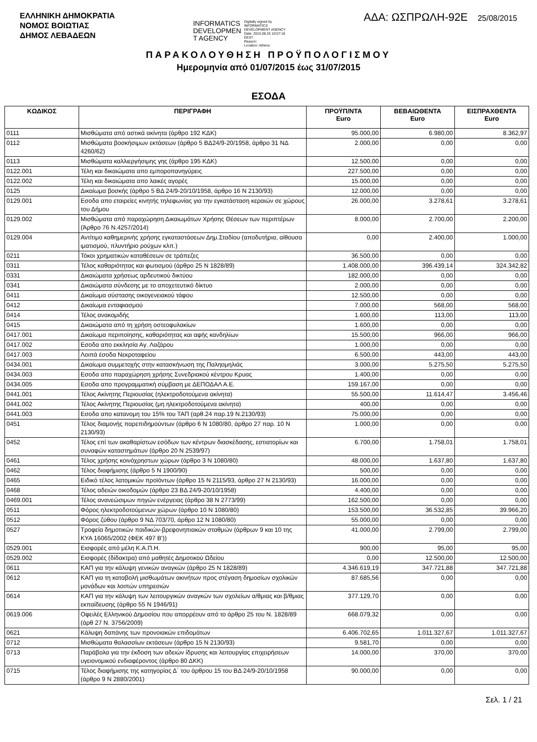ΕΛΛΗΝΙΚΗ ΔΗΜΟΚΡΑΤΙΑ
ΝΟΜΟΣ ΒΟΙΩΤΙΑΣ
ΔΗΜΟΣ ΛΕΒΑΔΕΩΝ
INFORMATICS
DEVELOPMEN
T AGENCY
Digitally signed by
INFORMATICS
DEVELOPMENT AGENCY
Date: 2015.08.25 10:57:18
EEST
Reason:
Location: Athens
ΑΔΑ: ΩΣΠΡΩΛΗ-92Ε 25/08/2015
ΠΑΡΑΚΟΛΟΥΘΗΣΗ ΠΡΟΫΠΟΛΟΓΙΣΜΟΥ
Ημερομηνία από 01/07/2015 έως 31/07/2015
ΕΣΟΔΑ
| ΚΩΔΙΚΟΣ | ΠΕΡΙΓΡΑΦΗ | ΠΡΟΫΠ/ΝΤΑ Euro | ΒΕΒΑΙΩΘΕΝΤΑ Euro | ΕΙΣΠΡΑΧΘΕΝΤΑ Euro |
| --- | --- | --- | --- | --- |
| 0111 | Μισθώματα από αστικά ακίνητα (άρθρο 192 ΚΔΚ) | 95.000,00 | 6.980,00 | 8.362,97 |
| 0112 | Μισθώματα βοσκήσιμων εκτάσεων (άρθρο 5 ΒΔ24/9-20/1958, άρθρο 31 ΝΔ 4260/62) | 2.000,00 | 0,00 | 0,00 |
| 0113 | Μισθώματα καλλιεργήσιμης γης (άρθρο 195 ΚΔΚ) | 12.500,00 | 0,00 | 0,00 |
| 0122.001 | Τέλη και δικαιώματα απο εμποροπανηγύρεις | 227.500,00 | 0,00 | 0,00 |
| 0122.002 | Τέλη και δικαιώματα απο λαικές αγορές | 15.000,00 | 0,00 | 0,00 |
| 0125 | Δικαίωμα βοσκής (άρθρο 5 ΒΔ 24/9-20/10/1958, άρθρο 16 Ν 2130/93) | 12.000,00 | 0,00 | 0,00 |
| 0129.001 | Εσοδα απο εταιρείες κινητής τηλεφωνίας για την εγκατάσταση κεραιών σε χώρους του Δήμου | 26.000,00 | 3.278,61 | 3.278,61 |
| 0129.002 | Μισθώματα από παραχώρηση Δικαιωμάτων Χρήσης Θέσεων των περιπτέρων (Άρθρο 76 Ν.4257/2014) | 8.000,00 | 2.700,00 | 2.200,00 |
| 0129.004 | Αντίτιμο καθημερινής χρήσης εγκαταστάσεων Δημ.Σταδίου (αποδυτήρια, αίθουσα ιματισμού, πλυντήριο ρούχων κλπ.) | 0,00 | 2.400,00 | 1.000,00 |
| 0211 | Τόκοι χρηματικών καταθέσεων σε τράπεζες | 36.500,00 | 0,00 | 0,00 |
| 0311 | Τέλος καθαριότητας και φωτισμού (άρθρο 25 Ν 1828/89) | 1.408.000,00 | 396.439,14 | 324.342,82 |
| 0331 | Δικαιώματα χρήσεως αρδευτικού δικτύου | 182.000,00 | 0,00 | 0,00 |
| 0341 | Δικαιώματα σύνδεσης με το αποχετευτικό δίκτυο | 2.000,00 | 0,00 | 0,00 |
| 0411 | Δικαίωμα σύστασης οικογενειακού τάφου | 12.500,00 | 0,00 | 0,00 |
| 0412 | Δικαίωμα ενταφιασμού | 7.000,00 | 568,00 | 568,00 |
| 0414 | Τέλος ανακομιδής | 1.600,00 | 113,00 | 113,00 |
| 0415 | Δικαιώματα από τη χρήση οστεοφυλακίων | 1.600,00 | 0,00 | 0,00 |
| 0417.001 | Δικαίωμα περιποίησης, καθαριότητας και αφής κανδηλίων | 15.500,00 | 966,00 | 966,00 |
| 0417.002 | Εσοδα απο εκκλησία Αγ. Λαζάρου | 1.000,00 | 0,00 | 0,00 |
| 0417.003 | Λοιπά έσοδα Νεκροταφείου | 6.500,00 | 443,00 | 443,00 |
| 0434.001 | Δικαίωμα συμμετοχής στην κατασκήνωση της Παληομηλιάς | 3.000,00 | 5.275,50 | 5.275,50 |
| 0434.003 | Εσοδα απο παραχώρηση χρήσης Συνεδριακού κέντρου Κρυας | 1.400,00 | 0,00 | 0,00 |
| 0434.005 | Εσοδα απο προγραμματική σύμβαση με ΔΕΠΟΔΑΛ Α.Ε. | 159.167,00 | 0,00 | 0,00 |
| 0441.001 | Τέλος Ακίνητης Περιουσίας (ηλεκτροδοτούμενα ακίνητα) | 55.500,00 | 11.614,47 | 3.456,46 |
| 0441.002 | Τέλος Ακίνητης Περιουσίας (μη ηλεκτροδοτούμενα ακίνητα) | 400,00 | 0,00 | 0,00 |
| 0441.003 | Εσοδα απο κατανομη του 15% του ΤΑΠ (αρθ.24 παρ.19 Ν.2130/93) | 75.000,00 | 0,00 | 0,00 |
| 0451 | Τέλος διαμονής παρεπιδημούντων (άρθρο 6 Ν 1080/80, άρθρο 27 παρ. 10 Ν 2130/93) | 1.000,00 | 0,00 | 0,00 |
| 0452 | Τέλος επί των ακαθαρίστων εσόδων των κέντρων διασκέδασης, εστιατορίων και συναφών καταστημάτων (άρθρο 20 Ν 2539/97) | 6.700,00 | 1.758,01 | 1.758,01 |
| 0461 | Τέλος χρήσης κοινόχρηστων χώρων (άρθρο 3 Ν 1080/80) | 48.000,00 | 1.637,80 | 1.637,80 |
| 0462 | Τέλος διαφήμισης (άρθρο 5 Ν 1900/90) | 500,00 | 0,00 | 0,00 |
| 0465 | Ειδικό τέλος λατομικών προϊόντων (άρθρο 15 Ν 2115/93, άρθρο 27 Ν 2130/93) | 16.000,00 | 0,00 | 0,00 |
| 0468 | Τέλος αδειών οικοδομών (άρθρο 23 ΒΔ 24/9-20/10/1958) | 4.400,00 | 0,00 | 0,00 |
| 0469.001 | Τέλος ανανεώσιμων πηγών ενέργειας (άρθρο 38 Ν 2773/99) | 162.500,00 | 0,00 | 0,00 |
| 0511 | Φόρος ηλεκτροδοτούμενων χώρων (άρθρο 10 Ν 1080/80) | 153.500,00 | 36.532,85 | 39.966,20 |
| 0512 | Φόρος ζύθου (άρθρο 9 ΝΔ 703/70, άρθρο 12 Ν 1080/80) | 55.000,00 | 0,00 | 0,00 |
| 0527 | Τροφεία δημοτικών παιδικών-βρεφονηπιακών σταθμών (άρθρων 9 και 10 της ΚΥΑ 16065/2002 (ΦΕΚ 497 Β')) | 41.000,00 | 2.799,00 | 2.799,00 |
| 0529.001 | Εισφορές από μέλη Κ.Α.Π.Η. | 900,00 | 95,00 | 95,00 |
| 0529.002 | Εισφορές (δίδακτρα) από μαθητές Δημοτικού Ωδείου | 0,00 | 12.500,00 | 12.500,00 |
| 0611 | ΚΑΠ για την κάλυψη γενικών αναγκών (άρθρο 25 Ν 1828/89) | 4.346.619,19 | 347.721,88 | 347.721,88 |
| 0612 | ΚΑΠ για τη καταβολή μισθωμάτων ακινήτων προς στέγαση δημοσίων σχολικών μονάδων και λοιπών υπηρεσιών | 87.685,56 | 0,00 | 0,00 |
| 0614 | ΚΑΠ για την κάλυψη των λειτουργικών αναγκών των σχολείων α/θμιας και β/θμιας εκπαίδευσης (άρθρο 55 Ν 1946/91) | 377.129,70 | 0,00 | 0,00 |
| 0619.006 | Οφειλές Ελληνικού Δημοσίου που απορρέουν από το άρθρο 25 του Ν. 1828/89 (άρθ 27 Ν. 3756/2009) | 668.079,32 | 0,00 | 0,00 |
| 0621 | Κάλυψη δαπάνης των προνοιακών επιδομάτων | 6.406.702,65 | 1.011.327,67 | 1.011.327,67 |
| 0712 | Μισθώματα θαλασσίων εκτάσεων (άρθρο 15 Ν 2130/93) | 9.581,70 | 0,00 | 0,00 |
| 0713 | Παράβολα για την έκδοση των αδειών ίδρυσης και λειτουργίας επιχειρήσεων υγειονομικού ενδιαφέροντος (άρθρο 80 ΔΚΚ) | 14.000,00 | 370,00 | 370,00 |
| 0715 | Τέλος διαφήμισης της κατηγορίας Δ΄ του άρθρου 15 του ΒΔ 24/9-20/10/1958 (άρθρο 9 Ν 2880/2001) | 90.000,00 | 0,00 | 0,00 |
Σελ. 1 / 21